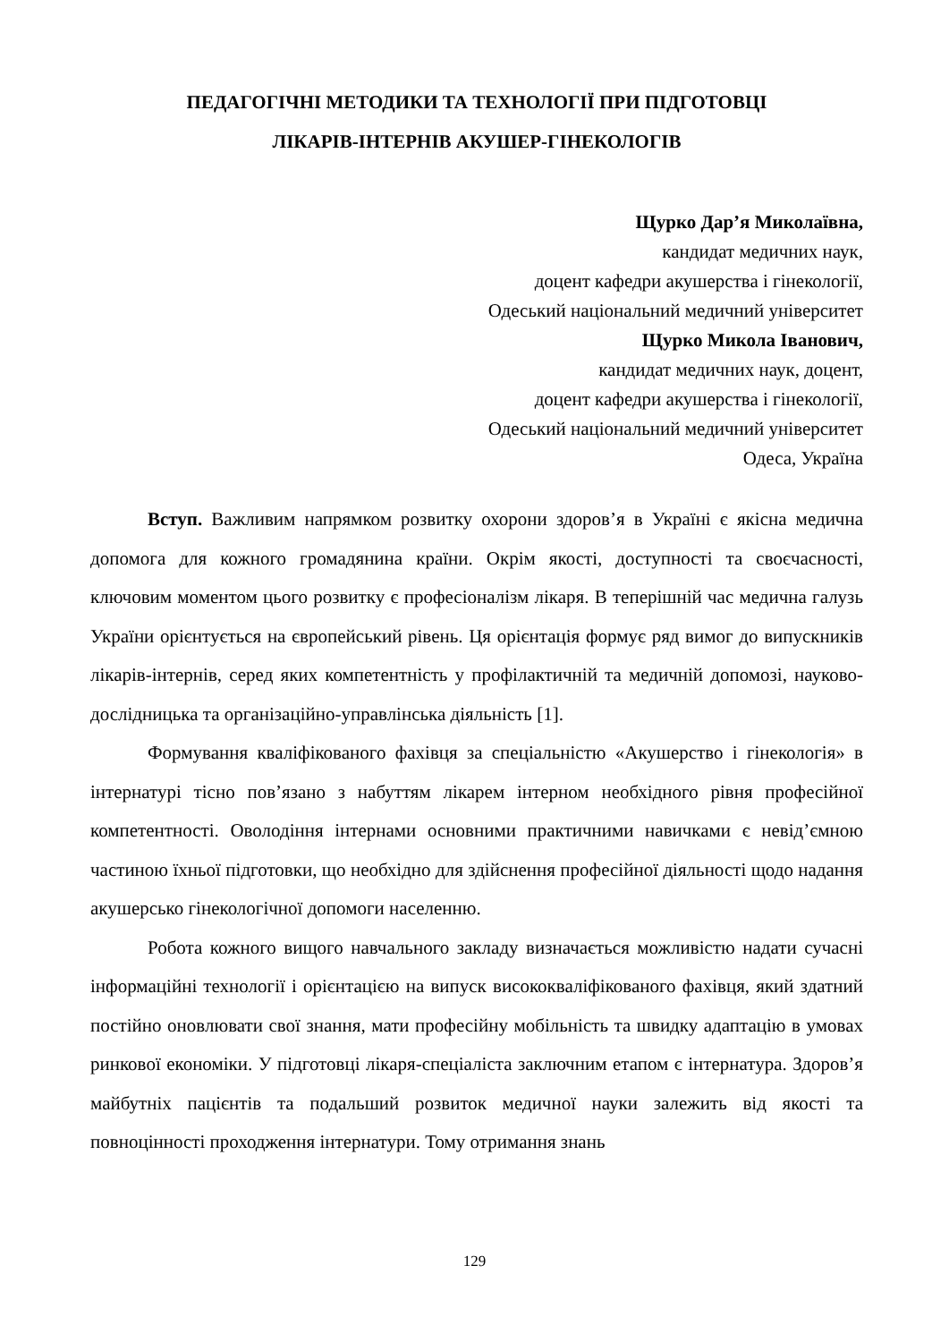ПЕДАГОГІЧНІ МЕТОДИКИ ТА ТЕХНОЛОГІЇ ПРИ ПІДГОТОВЦІ
ЛІКАРІВ-ІНТЕРНІВ АКУШЕР-ГІНЕКОЛОГІВ
Щурко Дар’я Миколаївна,
кандидат медичних наук,
доцент кафедри акушерства і гінекології,
Одеський національний медичний університет
Щурко Микола Іванович,
кандидат медичних наук, доцент,
доцент кафедри акушерства і гінекології,
Одеський національний медичний університет
Одеса, Україна
Вступ. Важливим напрямком розвитку охорони здоров’я в Україні є якісна медична допомога для кожного громадянина країни. Окрім якості, доступності та своєчасності, ключовим моментом цього розвитку є професіоналізм лікаря. В теперішній час медична галузь України орієнтується на європейський рівень. Ця орієнтація формує ряд вимог до випускників лікарів-інтернів, серед яких компетентність у профілактичній та медичній допомозі, науково-дослідницька та організаційно-управлінська діяльність [1].
Формування кваліфікованого фахівця за спеціальністю «Акушерство і гінекологія» в інтернатурі тісно пов’язано з набуттям лікарем інтерном необхідного рівня професійної компетентності. Оволодіння інтернами основними практичними навичками є невід’ємною частиною їхньої підготовки, що необхідно для здійснення професійної діяльності щодо надання акушерсько гінекологічної допомоги населенню.
Робота кожного вищого навчального закладу визначається можливістю надати сучасні інформаційні технології і орієнтацією на випуск висококваліфікованого фахівця, який здатний постійно оновлювати свої знання, мати професійну мобільність та швидку адаптацію в умовах ринкової економіки. У підготовці лікаря-спеціаліста заключним етапом є інтернатура. Здоров’я майбутніх пацієнтів та подальший розвиток медичної науки залежить від якості та повноцінності проходження інтернатури. Тому отримання знань
129